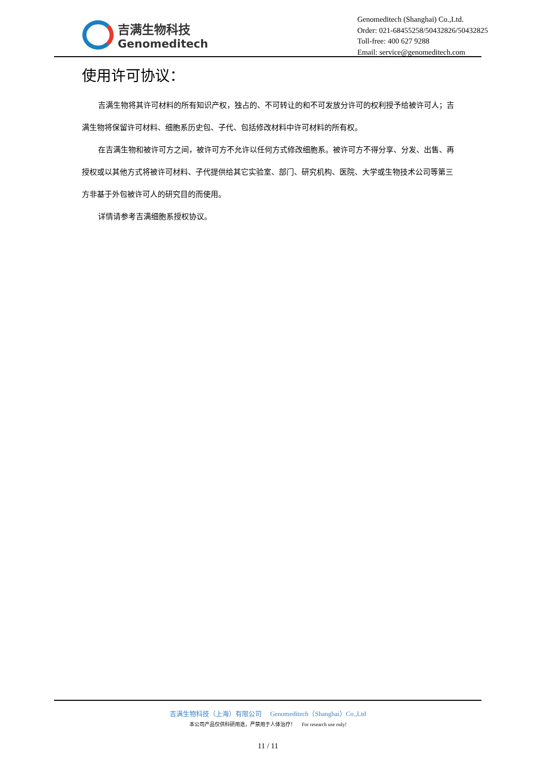吉满生物科技
Genomeditech
Genomeditech (Shanghai) Co.,Ltd.
Order: 021-68455258/50432826/50432825
Toll-free: 400 627 9288
Email: service@genomeditech.com
使用许可协议：
吉满生物将其许可材料的所有知识产权，独占的、不可转让的和不可发放分许可的权利授予给被许可人；吉满生物将保留许可材料、细胞系历史包、子代、包括修改材料中许可材料的所有权。
在吉满生物和被许可方之间，被许可方不允许以任何方式修改细胞系。被许可方不得分享、分发、出售、再授权或以其他方式将被许可材料、子代提供给其它实验室、部门、研究机构、医院、大学或生物技术公司等第三方非基于外包被许可人的研究目的而使用。
详情请参考吉满细胞系授权协议。
吉满生物科技（上海）有限公司 Genomeditech（Shanghai）Co.,Ltd
本公司产品仅供科研用途，严禁用于人体治疗！ For research use only!
11 / 11